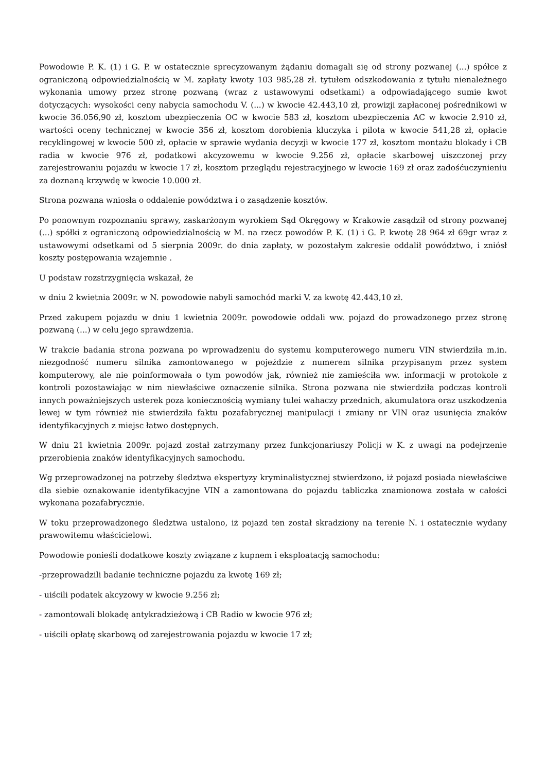Powodowie P. K. (1) i G. P. w ostatecznie sprecyzowanym żądaniu domagali się od strony pozwanej (...) spółce z ograniczoną odpowiedzialnością w M. zapłaty kwoty 103 985,28 zł. tytułem odszkodowania z tytułu nienależnego wykonania umowy przez stronę pozwaną (wraz z ustawowymi odsetkami) a odpowiadającego sumie kwot dotyczących: wysokości ceny nabycia samochodu V. (...) w kwocie 42.443,10 zł, prowizji zapłaconej pośrednikowi w kwocie 36.056,90 zł, kosztom ubezpieczenia OC w kwocie 583 zł, kosztom ubezpieczenia AC w kwocie 2.910 zł, wartości oceny technicznej w kwocie 356 zł, kosztom dorobienia kluczyka i pilota w kwocie 541,28 zł, opłacie recyklingowej w kwocie 500 zł, opłacie w sprawie wydania decyzji w kwocie 177 zł, kosztom montażu blokady i CB radia w kwocie 976 zł, podatkowi akcyzowemu w kwocie 9.256 zł, opłacie skarbowej uiszczonej przy zarejestrowaniu pojazdu w kwocie 17 zł, kosztom przeglądu rejestracyjnego w kwocie 169 zł oraz zadośćuczynieniu za doznaną krzywdę w kwocie 10.000 zł.
Strona pozwana wniosła o oddalenie powództwa i o zasądzenie kosztów.
Po ponownym rozpoznaniu sprawy, zaskarżonym wyrokiem Sąd Okręgowy w Krakowie zasądził od strony pozwanej (...) spółki z ograniczoną odpowiedzialnością w M. na rzecz powodów P. K. (1) i G. P. kwotę 28 964 zł 69gr wraz z ustawowymi odsetkami od 5 sierpnia 2009r. do dnia zapłaty, w pozostałym zakresie oddalił powództwo, i zniósł koszty postępowania wzajemnie .
U podstaw rozstrzygnięcia wskazał, że
w dniu 2 kwietnia 2009r. w N. powodowie nabyli samochód marki V. za kwotę 42.443,10 zł.
Przed zakupem pojazdu w dniu 1 kwietnia 2009r. powodowie oddali ww. pojazd do prowadzonego przez stronę pozwaną (...) w celu jego sprawdzenia.
W trakcie badania strona pozwana po wprowadzeniu do systemu komputerowego numeru VIN stwierdziła m.in. niezgodność numeru silnika zamontowanego w pojeździe z numerem silnika przypisanym przez system komputerowy, ale nie poinformowała o tym powodów jak, również nie zamieściła ww. informacji w protokole z kontroli pozostawiając w nim niewłaściwe oznaczenie silnika. Strona pozwana nie stwierdziła podczas kontroli innych poważniejszych usterek poza koniecznością wymiany tulei wahaczy przednich, akumulatora oraz uszkodzenia lewej w tym również nie stwierdziła faktu pozafabrycznej manipulacji i zmiany nr VIN oraz usunięcia znaków identyfikacyjnych z miejsc łatwo dostępnych.
W dniu 21 kwietnia 2009r. pojazd został zatrzymany przez funkcjonariuszy Policji w K. z uwagi na podejrzenie przerobienia znaków identyfikacyjnych samochodu.
Wg przeprowadzonej na potrzeby śledztwa ekspertyzy kryminalistycznej stwierdzono, iż pojazd posiada niewłaściwe dla siebie oznakowanie identyfikacyjne VIN a zamontowana do pojazdu tabliczka znamionowa została w całości wykonana pozafabrycznie.
W toku przeprowadzonego śledztwa ustalono, iż pojazd ten został skradziony na terenie N. i ostatecznie wydany prawowitemu właścicielowi.
Powodowie ponieśli dodatkowe koszty związane z kupnem i eksploatacją samochodu:
-przeprowadzili badanie techniczne pojazdu za kwotę 169 zł;
- uiścili podatek akcyzowy w kwocie 9.256 zł;
- zamontowali blokadę antykradzieżową i CB Radio w kwocie 976 zł;
- uiścili opłatę skarbową od zarejestrowania pojazdu w kwocie 17 zł;